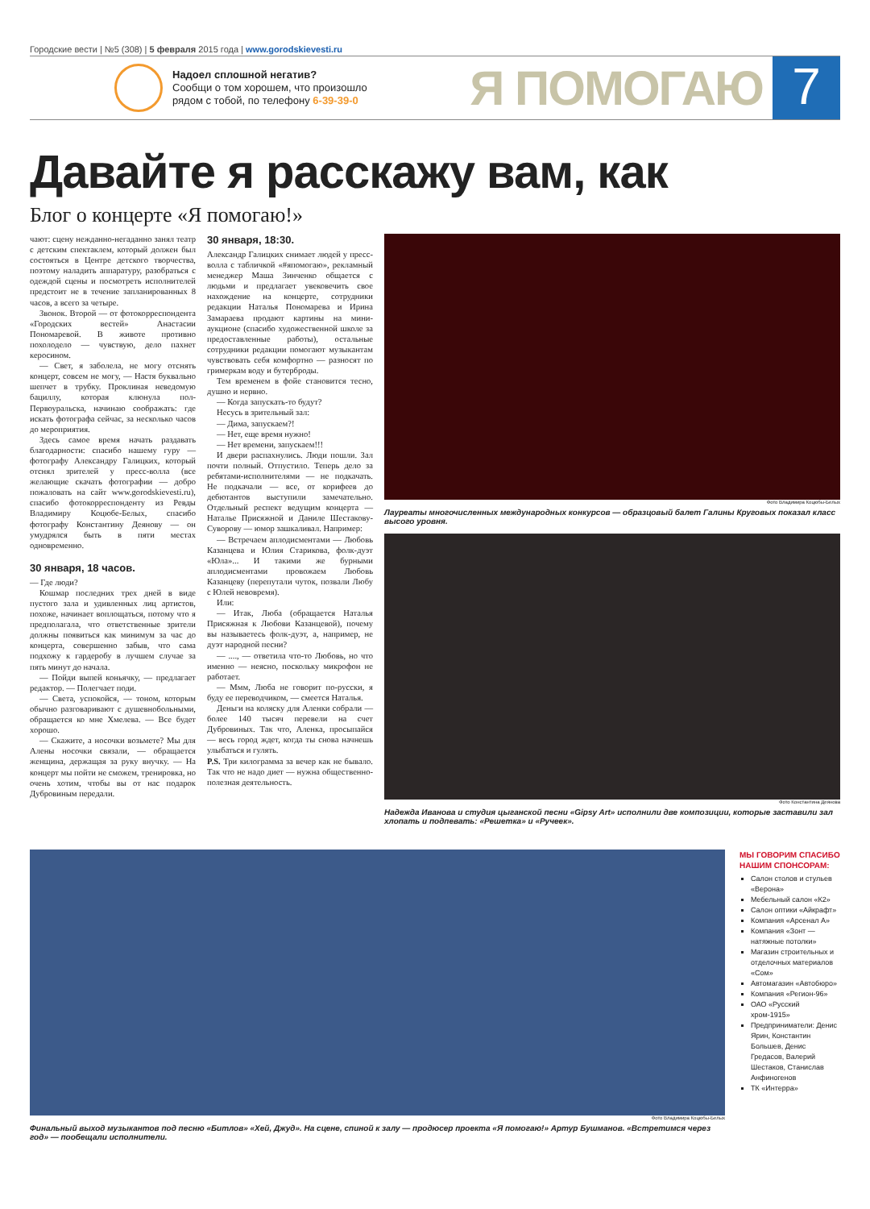Городские вести | №5 (308) | 5 февраля 2015 года | www.gorodskievesti.ru
Надоел сплошной негатив?
Сообщи о том хорошем, что произошло
рядом с тобой, по телефону 6-39-39-0
Я ПОМОГАЮ
7
Давайте я расскажу вам, как
Блог о концерте «Я помогаю!»
чают: сцену нежданно-негаданно занял театр с детским спектаклем, который должен был состояться в Центре детского творчества, поэтому наладить аппаратуру, разобраться с одеждой сцены и посмотреть исполнителей предстоит не в течение запланированных 8 часов, а всего за четыре.
Звонок. Второй — от фотокорреспондента «Городских вестей» Анастасии Пономаревой. В животе противно похолодело — чувствую, дело пахнет керосином.
— Свет, я заболела, не могу отснять концерт, совсем не могу, — Настя буквально шепчет в трубку. Проклиная неведомую бациллу, которая клюнула пол-Первоуральска, начинаю соображать: где искать фотографа сейчас, за несколько часов до мероприятия.
Здесь самое время начать раздавать благодарности: спасибо нашему гуру — фотографу Александру Галицких, который отснял зрителей у пресс-волла (все желающие скачать фотографии — добро пожаловать на сайт www.gorodskievesti.ru), спасибо фотокорреспонденту из Ревды Владимиру Коцюбе-Белых, спасибо фотографу Константину Деянову — он умудрялся быть в пяти местах одновременно.
30 января, 18 часов.
— Где люди?
Кошмар последних трех дней в виде пустого зала и удивленных лиц артистов, похоже, начинает воплощаться, потому что я предполагала, что ответственные зрители должны появиться как минимум за час до концерта, совершенно забыв, что сама подхожу к гардеробу в лучшем случае за пять минут до начала.
— Пойди выпей коньячку, — предлагает редактор. — Полегчает поди.
— Света, успокойся, — тоном, которым обычно разговаривают с душевнобольными, обращается ко мне Хмелева. — Все будет хорошо.
— Скажите, а носочки возьмете? Мы для Алены носочки связали, — обращается женщина, держащая за руку внучку. — На концерт мы пойти не сможем, тренировка, но очень хотим, чтобы вы от нас подарок Дубровиным передали.
30 января, 18:30.
Александр Галицких снимает людей у пресс-волла с табличкой «#япомогаю», рекламный менеджер Маша Зинченко общается с людьми и предлагает увековечить свое нахождение на концерте, сотрудники редакции Наталья Пономарева и Ирина Замараева продают картины на мини-аукционе (спасибо художественной школе за предоставленные работы), остальные сотрудники редакции помогают музыкантам чувствовать себя комфортно — разносят по гримеркам воду и бутерброды.
Тем временем в фойе становится тесно, душно и нервно.
— Когда запускать-то будут?
Несусь в зрительный зал:
— Дима, запускаем?!
— Нет, еще время нужно!
— Нет времени, запускаем!!!
И двери распахнулись. Люди пошли. Зал почти полный. Отпустило. Теперь дело за ребятами-исполнителями — не подкачать. Не подкачали — все, от корифеев до дебютантов выступили замечательно. Отдельный респект ведущим концерта — Наталье Присяжной и Даниле Шестакову-Суворову — юмор зашкаливал. Например:
— Встречаем аплодисментами — Любовь Казанцева и Юлия Старикова, фолк-дуэт «Юла»... И такими же бурными аплодисментами провожаем Любовь Казанцеву (перепутали чуток, позвали Любу с Юлей невовремя).
Или:
— Итак, Люба (обращается Наталья Присяжная к Любови Казанцевой), почему вы называетесь фолк-дуэт, а, например, не дуэт народной песни?
— ...., — ответила что-то Любовь, но что именно — неясно, поскольку микрофон не работает.
— Ммм, Люба не говорит по-русски, я буду ее переводчиком, — смеется Наталья.
Деньги на коляску для Аленки собрали — более 140 тысяч перевели на счет Дубровиных. Так что, Аленка, просыпайся — весь город ждет, когда ты снова начнешь улыбаться и гулять.
P.S. Три килограмма за вечер как не бывало. Так что не надо диет — нужна общественно-полезная деятельность.
Фото Владимира Коцюбы-Белых
Лауреаты многочисленных международных конкурсов — образцовый балет Галины Круговых показал класс высого уровня.
Фото Константина Деянова
Надежда Иванова и студия цыганской песни «Gipsy Art» исполнили две композиции, которые заставили зал хлопать и подпевать: «Решетка» и «Ручеек».
Фото Владимира Коцюбы-Белых
Финальный выход музыкантов под песню «Битлов» «Хей, Джуд». На сцене, спиной к залу — продюсер проекта «Я помогаю!» Артур Бушманов. «Встретимся через год» — пообещали исполнители.
МЫ ГОВОРИМ СПАСИБО НАШИМ СПОНСОРАМ:
Салон столов и стульев «Верона»
Мебельный салон «К2»
Салон оптики «Айкрафт»
Компания «Арсенал А»
Компания «Зонт — натяжные потолки»
Магазин строительных и отделочных материалов «Сом»
Автомагазин «Автобюро»
Компания «Регион-96»
ОАО «Русский хром-1915»
Предприниматели: Денис Ярин, Константин Большев, Денис Гредасов, Валерий Шестаков, Станислав Анфиногенов
ТК «Интерра»